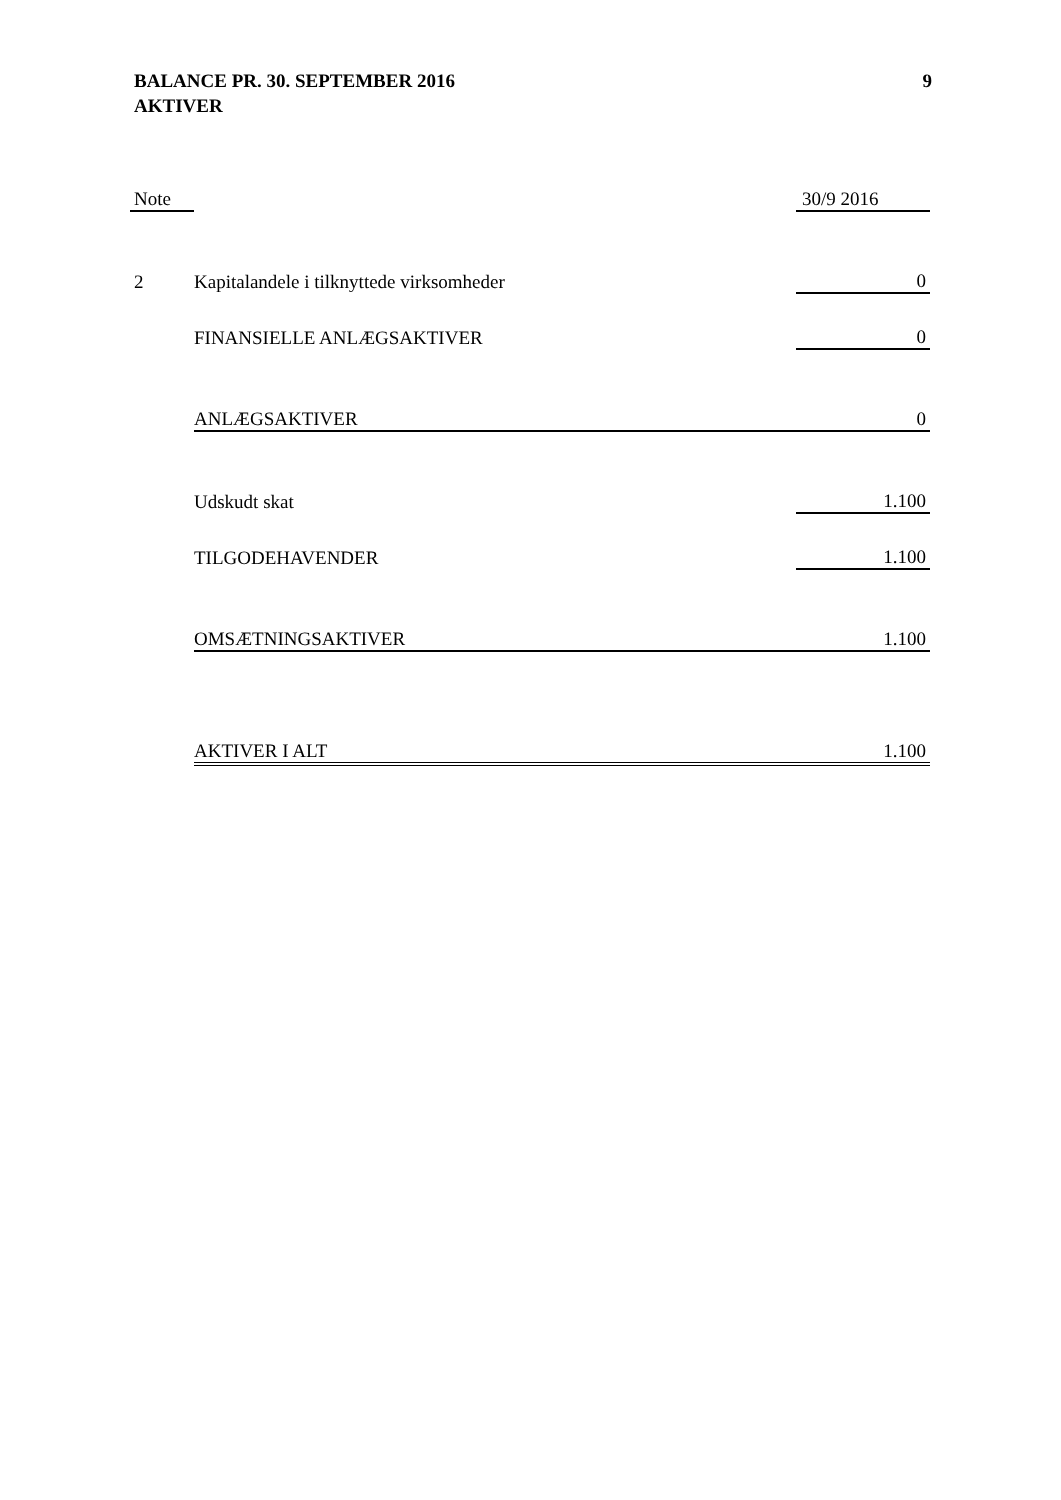BALANCE PR. 30. SEPTEMBER 2016
AKTIVER
9
| Note | | 30/9 2016 |
| 2 | Kapitalandele i tilknyttede virksomheder | 0 |
| | FINANSIELLE ANLÆGSAKTIVER | 0 |
| | ANLÆGSAKTIVER | 0 |
| | Udskudt skat | 1.100 |
| | TILGODEHAVENDER | 1.100 |
| | OMSÆTNINGSAKTIVER | 1.100 |
| | AKTIVER I ALT | 1.100 |